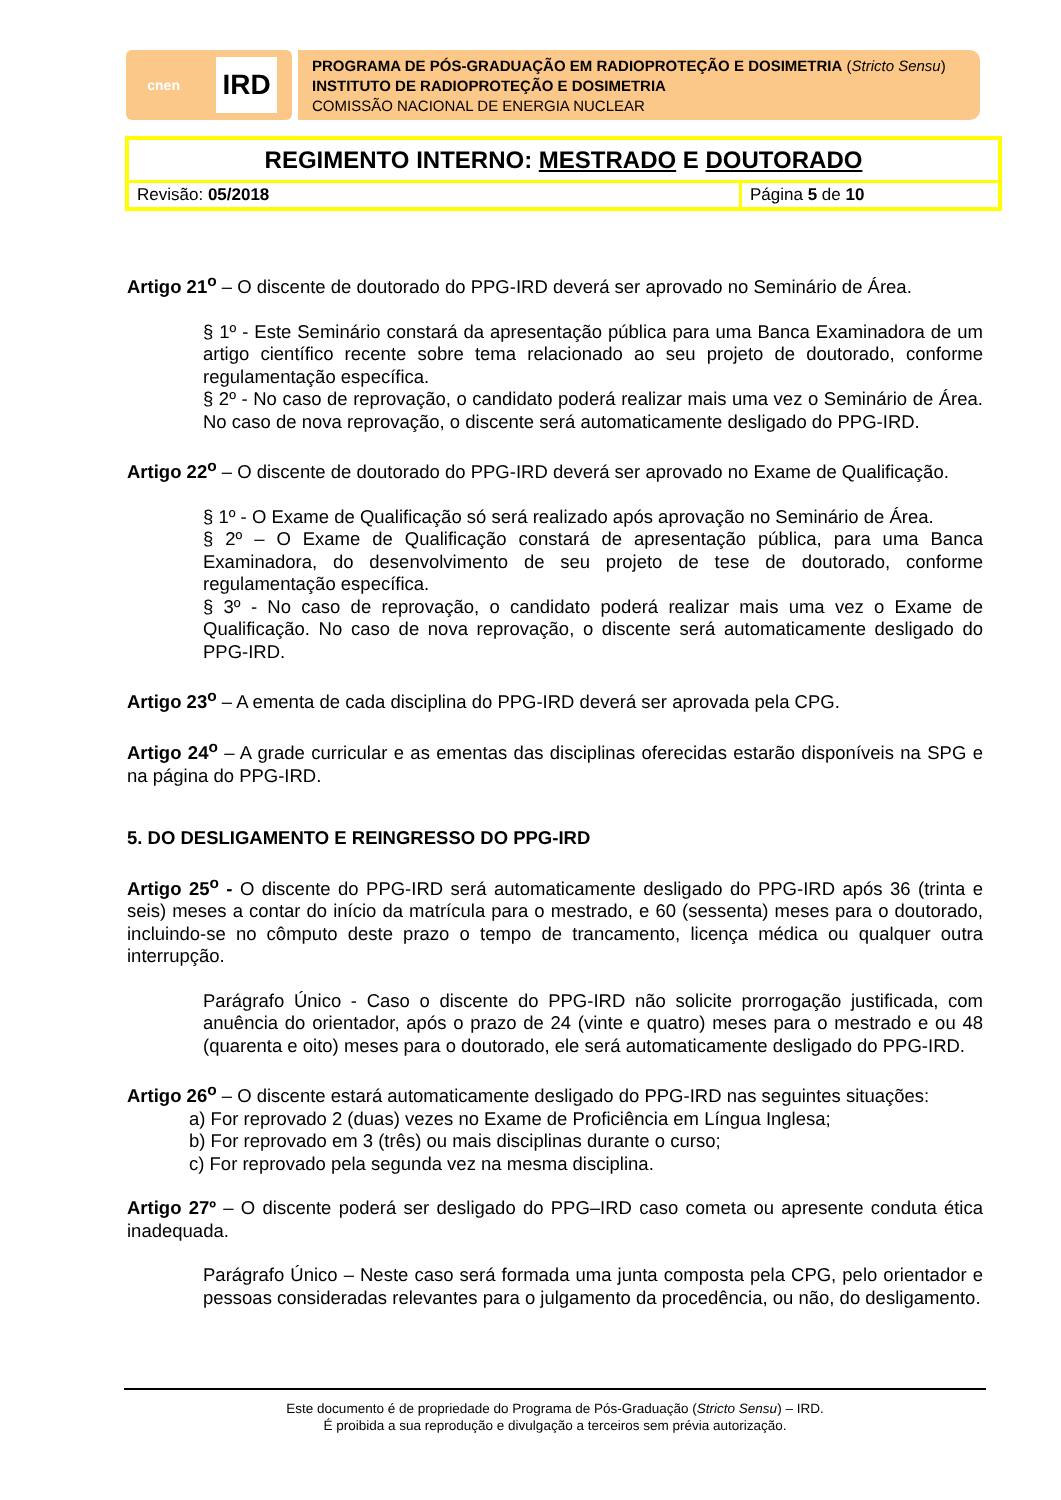cnen IRD
PROGRAMA DE PÓS-GRADUAÇÃO EM RADIOPROTEÇÃO E DOSIMETRIA (Stricto Sensu)
INSTITUTO DE RADIOPROTEÇÃO E DOSIMETRIA
COMISSÃO NACIONAL DE ENERGIA NUCLEAR
| REGIMENTO INTERNO: MESTRADO E DOUTORADO | |
| Revisão: 05/2018 | Página 5 de 10 |
Artigo 21<sup>o</sup> – O discente de doutorado do PPG-IRD deverá ser aprovado no Seminário de Área.
§ 1º - Este Seminário constará da apresentação pública para uma Banca Examinadora de um artigo científico recente sobre tema relacionado ao seu projeto de doutorado, conforme regulamentação específica.
§ 2º - No caso de reprovação, o candidato poderá realizar mais uma vez o Seminário de Área. No caso de nova reprovação, o discente será automaticamente desligado do PPG-IRD.
Artigo 22<sup>o</sup> – O discente de doutorado do PPG-IRD deverá ser aprovado no Exame de Qualificação.
§ 1º - O Exame de Qualificação só será realizado após aprovação no Seminário de Área.
§ 2º – O Exame de Qualificação constará de apresentação pública, para uma Banca Examinadora, do desenvolvimento de seu projeto de tese de doutorado, conforme regulamentação específica.
§ 3º - No caso de reprovação, o candidato poderá realizar mais uma vez o Exame de Qualificação. No caso de nova reprovação, o discente será automaticamente desligado do PPG-IRD.
Artigo 23<sup>o</sup> – A ementa de cada disciplina do PPG-IRD deverá ser aprovada pela CPG.
Artigo 24<sup>o</sup> – A grade curricular e as ementas das disciplinas oferecidas estarão disponíveis na SPG e na página do PPG-IRD.
5. DO DESLIGAMENTO E REINGRESSO DO PPG-IRD
Artigo 25<sup>o</sup> - O discente do PPG-IRD será automaticamente desligado do PPG-IRD após 36 (trinta e seis) meses a contar do início da matrícula para o mestrado, e 60 (sessenta) meses para o doutorado, incluindo-se no cômputo deste prazo o tempo de trancamento, licença médica ou qualquer outra interrupção.
Parágrafo Único - Caso o discente do PPG-IRD não solicite prorrogação justificada, com anuência do orientador, após o prazo de 24 (vinte e quatro) meses para o mestrado e ou 48 (quarenta e oito) meses para o doutorado, ele será automaticamente desligado do PPG-IRD.
Artigo 26<sup>o</sup> – O discente estará automaticamente desligado do PPG-IRD nas seguintes situações:
a) For reprovado 2 (duas) vezes no Exame de Proficiência em Língua Inglesa;
b) For reprovado em 3 (três) ou mais disciplinas durante o curso;
c) For reprovado pela segunda vez na mesma disciplina.
Artigo 27º – O discente poderá ser desligado do PPG–IRD caso cometa ou apresente conduta ética inadequada.
Parágrafo Único – Neste caso será formada uma junta composta pela CPG, pelo orientador e pessoas consideradas relevantes para o julgamento da procedência, ou não, do desligamento.
Este documento é de propriedade do Programa de Pós-Graduação (Stricto Sensu) – IRD.
É proibida a sua reprodução e divulgação a terceiros sem prévia autorização.